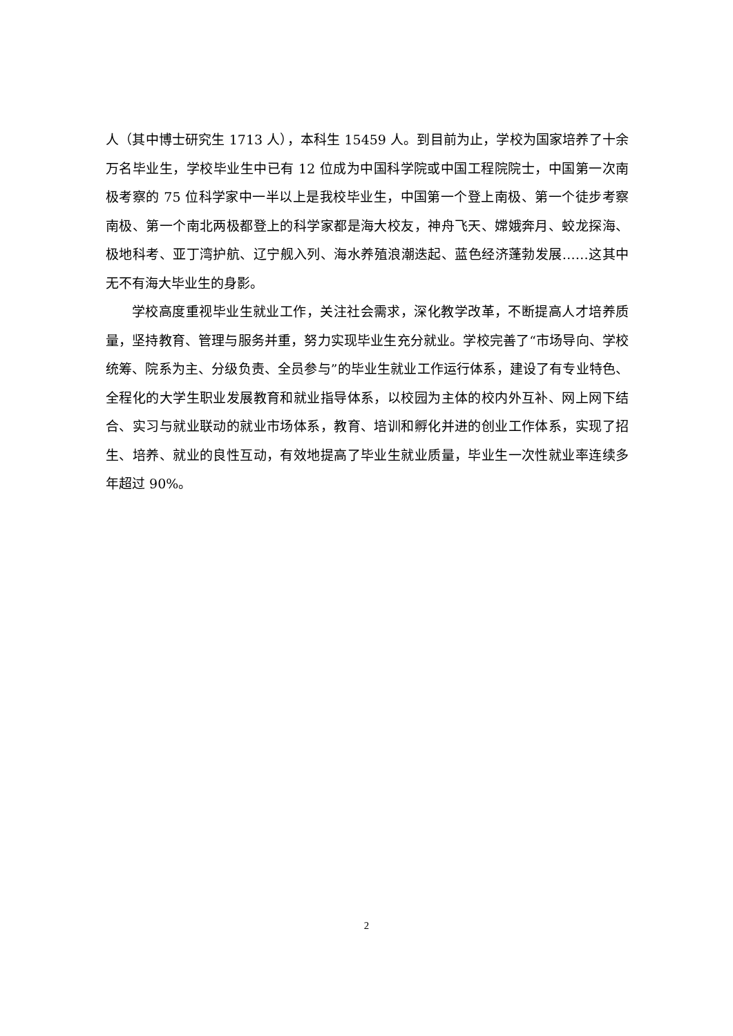人（其中博士研究生 1713 人），本科生 15459 人。到目前为止，学校为国家培养了十余万名毕业生，学校毕业生中已有 12 位成为中国科学院或中国工程院院士，中国第一次南极考察的 75 位科学家中一半以上是我校毕业生，中国第一个登上南极、第一个徒步考察南极、第一个南北两极都登上的科学家都是海大校友，神舟飞天、嫦娥奔月、蛟龙探海、极地科考、亚丁湾护航、辽宁舰入列、海水养殖浪潮迭起、蓝色经济蓬勃发展……这其中无不有海大毕业生的身影。
学校高度重视毕业生就业工作，关注社会需求，深化教学改革，不断提高人才培养质量，坚持教育、管理与服务并重，努力实现毕业生充分就业。学校完善了“市场导向、学校统筹、院系为主、分级负责、全员参与”的毕业生就业工作运行体系，建设了有专业特色、全程化的大学生职业发展教育和就业指导体系，以校园为主体的校内外互补、网上网下结合、实习与就业联动的就业市场体系，教育、培训和孵化并进的创业工作体系，实现了招生、培养、就业的良性互动，有效地提高了毕业生就业质量，毕业生一次性就业率连续多年超过 90%。
2